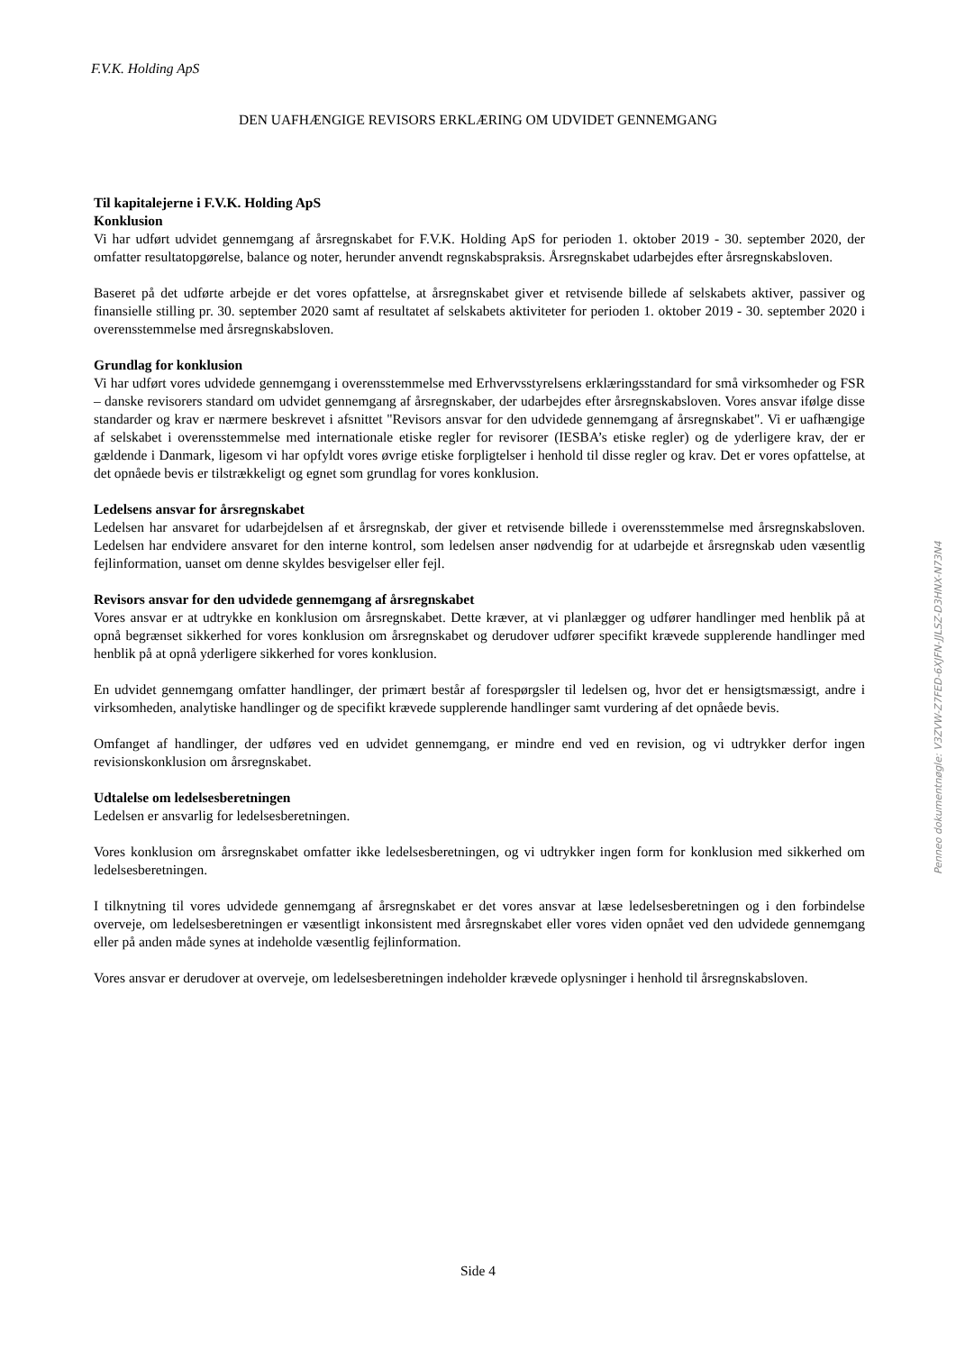F.V.K. Holding ApS
DEN UAFHÆNGIGE REVISORS ERKLÆRING OM UDVIDET GENNEMGANG
Til kapitalejerne i F.V.K. Holding ApS
Konklusion
Vi har udført udvidet gennemgang af årsregnskabet for F.V.K. Holding ApS for perioden 1. oktober 2019 - 30. september 2020, der omfatter resultatopgørelse, balance og noter, herunder anvendt regnskabspraksis. Årsregnskabet udarbejdes efter årsregnskabsloven.
Baseret på det udførte arbejde er det vores opfattelse, at årsregnskabet giver et retvisende billede af selskabets aktiver, passiver og finansielle stilling pr. 30. september 2020 samt af resultatet af selskabets aktiviteter for perioden 1. oktober 2019 - 30. september 2020 i overensstemmelse med årsregnskabsloven.
Grundlag for konklusion
Vi har udført vores udvidede gennemgang i overensstemmelse med Erhvervsstyrelsens erklæringsstandard for små virksomheder og FSR – danske revisorers standard om udvidet gennemgang af årsregnskaber, der udarbejdes efter årsregnskabsloven. Vores ansvar ifølge disse standarder og krav er nærmere beskrevet i afsnittet "Revisors ansvar for den udvidede gennemgang af årsregnskabet". Vi er uafhængige af selskabet i overensstemmelse med internationale etiske regler for revisorer (IESBA’s etiske regler) og de yderligere krav, der er gældende i Danmark, ligesom vi har opfyldt vores øvrige etiske forpligtelser i henhold til disse regler og krav. Det er vores opfattelse, at det opnåede bevis er tilstrækkeligt og egnet som grundlag for vores konklusion.
Ledelsens ansvar for årsregnskabet
Ledelsen har ansvaret for udarbejdelsen af et årsregnskab, der giver et retvisende billede i overensstemmelse med årsregnskabsloven. Ledelsen har endvidere ansvaret for den interne kontrol, som ledelsen anser nødvendig for at udarbejde et årsregnskab uden væsentlig fejlinformation, uanset om denne skyldes besvigelser eller fejl.
Revisors ansvar for den udvidede gennemgang af årsregnskabet
Vores ansvar er at udtrykke en konklusion om årsregnskabet. Dette kræver, at vi planlægger og udfører handlinger med henblik på at opnå begrænset sikkerhed for vores konklusion om årsregnskabet og derudover udfører specifikt krævede supplerende handlinger med henblik på at opnå yderligere sikkerhed for vores konklusion.
En udvidet gennemgang omfatter handlinger, der primært består af forespørgsler til ledelsen og, hvor det er hensigtsmæssigt, andre i virksomheden, analytiske handlinger og de specifikt krævede supplerende handlinger samt vurdering af det opnåede bevis.
Omfanget af handlinger, der udføres ved en udvidet gennemgang, er mindre end ved en revision, og vi udtrykker derfor ingen revisionskonklusion om årsregnskabet.
Udtalelse om ledelsesberetningen
Ledelsen er ansvarlig for ledelsesberetningen.
Vores konklusion om årsregnskabet omfatter ikke ledelsesberetningen, og vi udtrykker ingen form for konklusion med sikkerhed om ledelsesberetningen.
I tilknytning til vores udvidede gennemgang af årsregnskabet er det vores ansvar at læse ledelsesberetningen og i den forbindelse overveje, om ledelsesberetningen er væsentligt inkonsistent med årsregnskabet eller vores viden opnået ved den udvidede gennemgang eller på anden måde synes at indeholde væsentlig fejlinformation.
Vores ansvar er derudover at overveje, om ledelsesberetningen indeholder krævede oplysninger i henhold til årsregnskabsloven.
Penneo dokumentnøgle: V3ZVW-Z7FED-6XJFN-JJLSZ-D3HNX-N73N4
Side 4